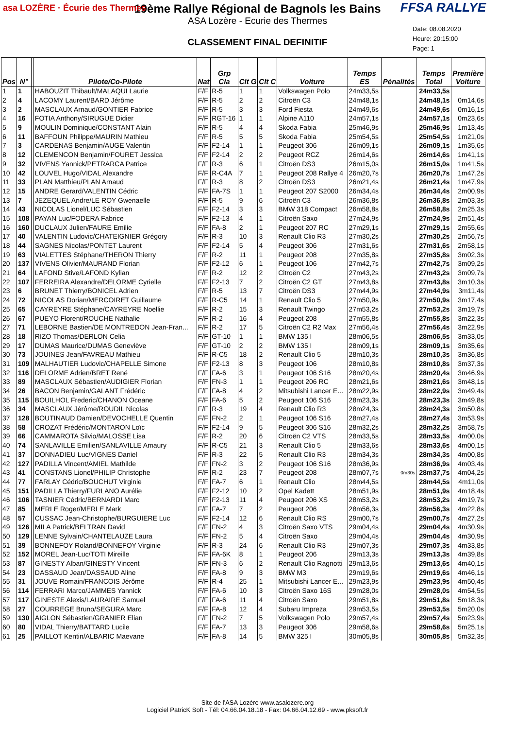asa LOZÈRE · Écurie des Thermes
FFSA RALLYE
19ème Rallye Régional de Bagnols les Bains
ASA Lozère - Ecurie des Thermes
CLASSEMENT FINAL DEFINITIF
Date: 08.08.2020
Heure: 20:15:00
Page: 1
| Pos | N° | | Pilote/Co-Pilote | Nat | Grp Cla | Clt G | Clt C | Voiture | Temps ES | Pénalités | Temps Total | Première Voiture |
| --- | --- | --- | --- | --- | --- | --- | --- | --- | --- | --- | --- | --- |
| 1 | 1 | | HABOUZIT Thibault/MALAQUI Laurie | F/F | R-5 | 1 | 1 | Volkswagen Polo | 24m33,5s | | 24m33,5s | |
| 2 | 4 | | LACOMY Laurent/BARD Jérôme | F/F | R-5 | 2 | 2 | Citroën C3 | 24m48,1s | | 24m48,1s | 0m14,6s |
| 3 | 2 | | MASCLAUX Arnaud/GONTIER Fabrice | F/F | R-5 | 3 | 3 | Ford Fiesta | 24m49,6s | | 24m49,6s | 0m16,1s |
| 4 | 16 | | FOTIA Anthony/SIRUGUE Didier | F/F | RGT-16 | 1 | 1 | Alpine A110 | 24m57,1s | | 24m57,1s | 0m23,6s |
| 5 | 9 | | MOULIN Dominique/CONSTANT Alain | F/F | R-5 | 4 | 4 | Skoda Fabia | 25m46,9s | | 25m46,9s | 1m13,4s |
| 6 | 11 | | BAFFOUN Philippe/MAURIN Mathieu | F/F | R-5 | 5 | 5 | Skoda Fabia | 25m54,5s | | 25m54,5s | 1m21,0s |
| 7 | 3 | | CARDENAS Benjamin/AUGE Valentin | F/F | F2-14 | 1 | 1 | Peugeot 306 | 26m09,1s | | 26m09,1s | 1m35,6s |
| 8 | 12 | | CLEMENCON Benjamin/FOURET Jessica | F/F | F2-14 | 2 | 2 | Peugeot RCZ | 26m14,6s | | 26m14,6s | 1m41,1s |
| 9 | 32 | | VIVENS Yannick/PETRARCA Patrice | F/F | R-3 | 6 | 1 | Citroën DS3 | 26m15,0s | | 26m15,0s | 1m41,5s |
| 10 | 42 | | LOUVEL Hugo/VIDAL Alexandre | F/F | R-C4A | 7 | 1 | Peugeot 208 Rallye 4 | 26m20,7s | | 26m20,7s | 1m47,2s |
| 11 | 33 | | PLAN Matthieu/PLAN Arnaud | F/F | R-3 | 8 | 2 | Citroën DS3 | 26m21,4s | | 26m21,4s | 1m47,9s |
| 12 | 15 | | ANDRE Gerard/VALENTIN Cédric | F/F | FA-7S | 1 | 1 | Peugeot 207 S2000 | 26m34,4s | | 26m34,4s | 2m00,9s |
| 13 | 7 | | JEZEQUEL Andre/LE ROY Gwenaelle | F/F | R-5 | 9 | 6 | Citroën C3 | 26m36,8s | | 26m36,8s | 2m03,3s |
| 14 | 43 | | NICOLAS Lionel/LUC Sébastien | F/F | F2-14 | 3 | 3 | BMW 318 Compact | 26m58,8s | | 26m58,8s | 2m25,3s |
| 15 | 108 | | PAYAN Luc/FODERA Fabrice | F/F | F2-13 | 4 | 1 | Citroën Saxo | 27m24,9s | | 27m24,9s | 2m51,4s |
| 16 | 160 | | DUCLAUX Julien/FAURE Emilie | F/F | FA-8 | 2 | 1 | Peugeot 207 RC | 27m29,1s | | 27m29,1s | 2m55,6s |
| 17 | 40 | | VALENTIN Ludovic/CHATEIGNIER Grégory | F/F | R-3 | 10 | 3 | Renault Clio R3 | 27m30,2s | | 27m30,2s | 2m56,7s |
| 18 | 44 | | SAGNES Nicolas/PONTET Laurent | F/F | F2-14 | 5 | 4 | Peugeot 306 | 27m31,6s | | 27m31,6s | 2m58,1s |
| 19 | 63 | | VIALETTES Stéphane/THERON Thierry | F/F | R-2 | 11 | 1 | Peugeot 208 | 27m35,8s | | 27m35,8s | 3m02,3s |
| 20 | 137 | | VIVENS Olivier/MAURAND Florian | F/F | F2-12 | 6 | 1 | Peugeot 106 | 27m42,7s | | 27m42,7s | 3m09,2s |
| 21 | 64 | | LAFOND Stive/LAFOND Kylian | F/F | R-2 | 12 | 2 | Citroën C2 | 27m43,2s | | 27m43,2s | 3m09,7s |
| 22 | 107 | | FERREIRA Alexandre/DELORME Cyrielle | F/F | F2-13 | 7 | 2 | Citroën C2 GT | 27m43,8s | | 27m43,8s | 3m10,3s |
| 23 | 6 | | BRUNET Thierry/BONICEL Adrien | F/F | R-5 | 13 | 7 | Citroën DS3 | 27m44,9s | | 27m44,9s | 3m11,4s |
| 24 | 72 | | NICOLAS Dorian/MERCOIRET Guillaume | F/F | R-C5 | 14 | 1 | Renault Clio 5 | 27m50,9s | | 27m50,9s | 3m17,4s |
| 25 | 65 | | CAYREYRE Stéphane/CAYREYRE Noellie | F/F | R-2 | 15 | 3 | Renault Twingo | 27m53,2s | | 27m53,2s | 3m19,7s |
| 26 | 67 | | PUEYO Florent/ROUCHE Nathalie | F/F | R-2 | 16 | 4 | Peugeot 208 | 27m55,8s | | 27m55,8s | 3m22,3s |
| 27 | 71 | | LEBORNE Bastien/DE MONTREDON Jean-Fran... | F/F | R-2 | 17 | 5 | Citroën C2 R2 Max | 27m56,4s | | 27m56,4s | 3m22,9s |
| 28 | 18 | | RIZO Thomas/DERLON Celia | F/F | GT-10 | 1 | 1 | BMW 135 I | 28m06,5s | | 28m06,5s | 3m33,0s |
| 29 | 17 | | DUMAS Maurice/DUMAS Geneviève | F/F | GT-10 | 2 | 2 | BMW 135 I | 28m09,1s | | 28m09,1s | 3m35,6s |
| 30 | 73 | | JOUINES Jean/FAVREAU Mathieu | F/F | R-C5 | 18 | 2 | Renault Clio 5 | 28m10,3s | | 28m10,3s | 3m36,8s |
| 31 | 109 | | MALHAUTIER Ludovic/CHAPELLE Simone | F/F | F2-13 | 8 | 3 | Peugeot 106 | 28m10,8s | | 28m10,8s | 3m37,3s |
| 32 | 116 | | DELORME Adrien/BRET René | F/F | FA-6 | 3 | 1 | Peugeot 106 S16 | 28m20,4s | | 28m20,4s | 3m46,9s |
| 33 | 89 | | MASCLAUX Sébastien/AUDIGIER Florian | F/F | FN-3 | 1 | 1 | Peugeot 206 RC | 28m21,6s | | 28m21,6s | 3m48,1s |
| 34 | 26 | | BACON Benjamin/GALANT Frédéric | F/F | FA-8 | 4 | 2 | Mitsubishi Lancer E... | 28m22,9s | | 28m22,9s | 3m49,4s |
| 35 | 115 | | BOUILHOL Frederic/CHANON Oceane | F/F | FA-6 | 5 | 2 | Peugeot 106 S16 | 28m23,3s | | 28m23,3s | 3m49,8s |
| 36 | 34 | | MASCLAUX Jérôme/ROUDIL Nicolas | F/F | R-3 | 19 | 4 | Renault Clio R3 | 28m24,3s | | 28m24,3s | 3m50,8s |
| 37 | 128 | | BOUTINAUD Damien/DEVOCHELLE Quentin | F/F | FN-2 | 2 | 1 | Peugeot 106 S16 | 28m27,4s | | 28m27,4s | 3m53,9s |
| 38 | 58 | | CROZAT Frédéric/MONTARON Loïc | F/F | F2-14 | 9 | 5 | Peugeot 306 S16 | 28m32,2s | | 28m32,2s | 3m58,7s |
| 39 | 66 | | CAMMAROTA Silvio/MALOSSE Lisa | F/F | R-2 | 20 | 6 | Citroën C2 VTS | 28m33,5s | | 28m33,5s | 4m00,0s |
| 40 | 74 | | SANLAVILLE Emilien/SANLAVILLE Amaury | F/F | R-C5 | 21 | 3 | Renault Clio 5 | 28m33,6s | | 28m33,6s | 4m00,1s |
| 41 | 37 | | DONNADIEU Luc/VIGNES Daniel | F/F | R-3 | 22 | 5 | Renault Clio R3 | 28m34,3s | | 28m34,3s | 4m00,8s |
| 42 | 127 | | PADILLA Vincent/AMIEL Mathilde | F/F | FN-2 | 3 | 2 | Peugeot 106 S16 | 28m36,9s | | 28m36,9s | 4m03,4s |
| 43 | 41 | | CONSTANS Lionel/PHILIP Christophe | F/F | R-2 | 23 | 7 | Peugeot 208 | 28m07,7s | 0m30s | 28m37,7s | 4m04,2s |
| 44 | 77 | | FARLAY Cédric/BOUCHUT Virginie | F/F | FA-7 | 6 | 1 | Renault Clio | 28m44,5s | | 28m44,5s | 4m11,0s |
| 45 | 151 | | PADILLA Thierry/FURLANO Aurélie | F/F | F2-12 | 10 | 2 | Opel Kadett | 28m51,9s | | 28m51,9s | 4m18,4s |
| 46 | 106 | | TASNIER Cédric/BERNARDI Marc | F/F | F2-13 | 11 | 4 | Peugeot 206 XS | 28m53,2s | | 28m53,2s | 4m19,7s |
| 47 | 85 | | MERLE Roger/MERLE Mark | F/F | FA-7 | 7 | 2 | Peugeot 206 | 28m56,3s | | 28m56,3s | 4m22,8s |
| 48 | 57 | | CUSSAC Jean-Christophe/BURGUIERE Luc | F/F | F2-14 | 12 | 6 | Renault Clio RS | 29m00,7s | | 29m00,7s | 4m27,2s |
| 49 | 126 | | MILA Patrick/BELTRAN David | F/F | FN-2 | 4 | 3 | Citroën Saxo VTS | 29m04,4s | | 29m04,4s | 4m30,9s |
| 50 | 129 | | LENNE Sylvain/CHANTELAUZE Laura | F/F | FN-2 | 5 | 4 | Citroën Saxo | 29m04,4s | | 29m04,4s | 4m30,9s |
| 51 | 39 | | BONNEFOY Roland/BONNEFOY Virginie | F/F | R-3 | 24 | 6 | Renault Clio R3 | 29m07,3s | | 29m07,3s | 4m33,8s |
| 52 | 152 | | MOREL Jean-Luc/TOTI Mireille | F/F | FA-6K | 8 | 1 | Peugeot 206 | 29m13,3s | | 29m13,3s | 4m39,8s |
| 53 | 87 | | GINESTY Alban/GINESTY Vincent | F/F | FN-3 | 6 | 2 | Renault Clio Ragnotti | 29m13,6s | | 29m13,6s | 4m40,1s |
| 54 | 23 | | DASSAUD Jean/DASSAUD Aline | F/F | FA-8 | 9 | 3 | BMW M3 | 29m19,6s | | 29m19,6s | 4m46,1s |
| 55 | 31 | | JOUVE Romain/FRANCOIS Jérôme | F/F | R-4 | 25 | 1 | Mitsubishi Lancer E... | 29m23,9s | | 29m23,9s | 4m50,4s |
| 56 | 114 | | FERRARI Marco/JAMMES Yannick | F/F | FA-6 | 10 | 3 | Citroën Saxo 16S | 29m28,0s | | 29m28,0s | 4m54,5s |
| 57 | 117 | | GINESTE Alexis/LAURAIRE Samuel | F/F | FA-6 | 11 | 4 | Citroën Saxo | 29m51,8s | | 29m51,8s | 5m18,3s |
| 58 | 27 | | COURREGE Bruno/SEGURA Marc | F/F | FA-8 | 12 | 4 | Subaru Impreza | 29m53,5s | | 29m53,5s | 5m20,0s |
| 59 | 130 | | AIGLON Sébastien/GRANIER Elian | F/F | FN-2 | 7 | 5 | Volkswagen Polo | 29m57,4s | | 29m57,4s | 5m23,9s |
| 60 | 80 | | VIDAL Thierry/BATTARD Lucile | F/F | FA-7 | 13 | 3 | Peugeot 306 | 29m58,6s | | 29m58,6s | 5m25,1s |
| 61 | 25 | | PAILLOT Kentin/ALBARIC Maevane | F/F | FA-8 | 14 | 5 | BMW 325 I | 30m05,8s | | 30m05,8s | 5m32,3s |
Site de l'ASA Lozère www.asalozere.org
Logiciel PatricK Soft - Tél: 04.66.04.18.18 - Fax: 04.66.04.12.69 - www.pksoft.fr